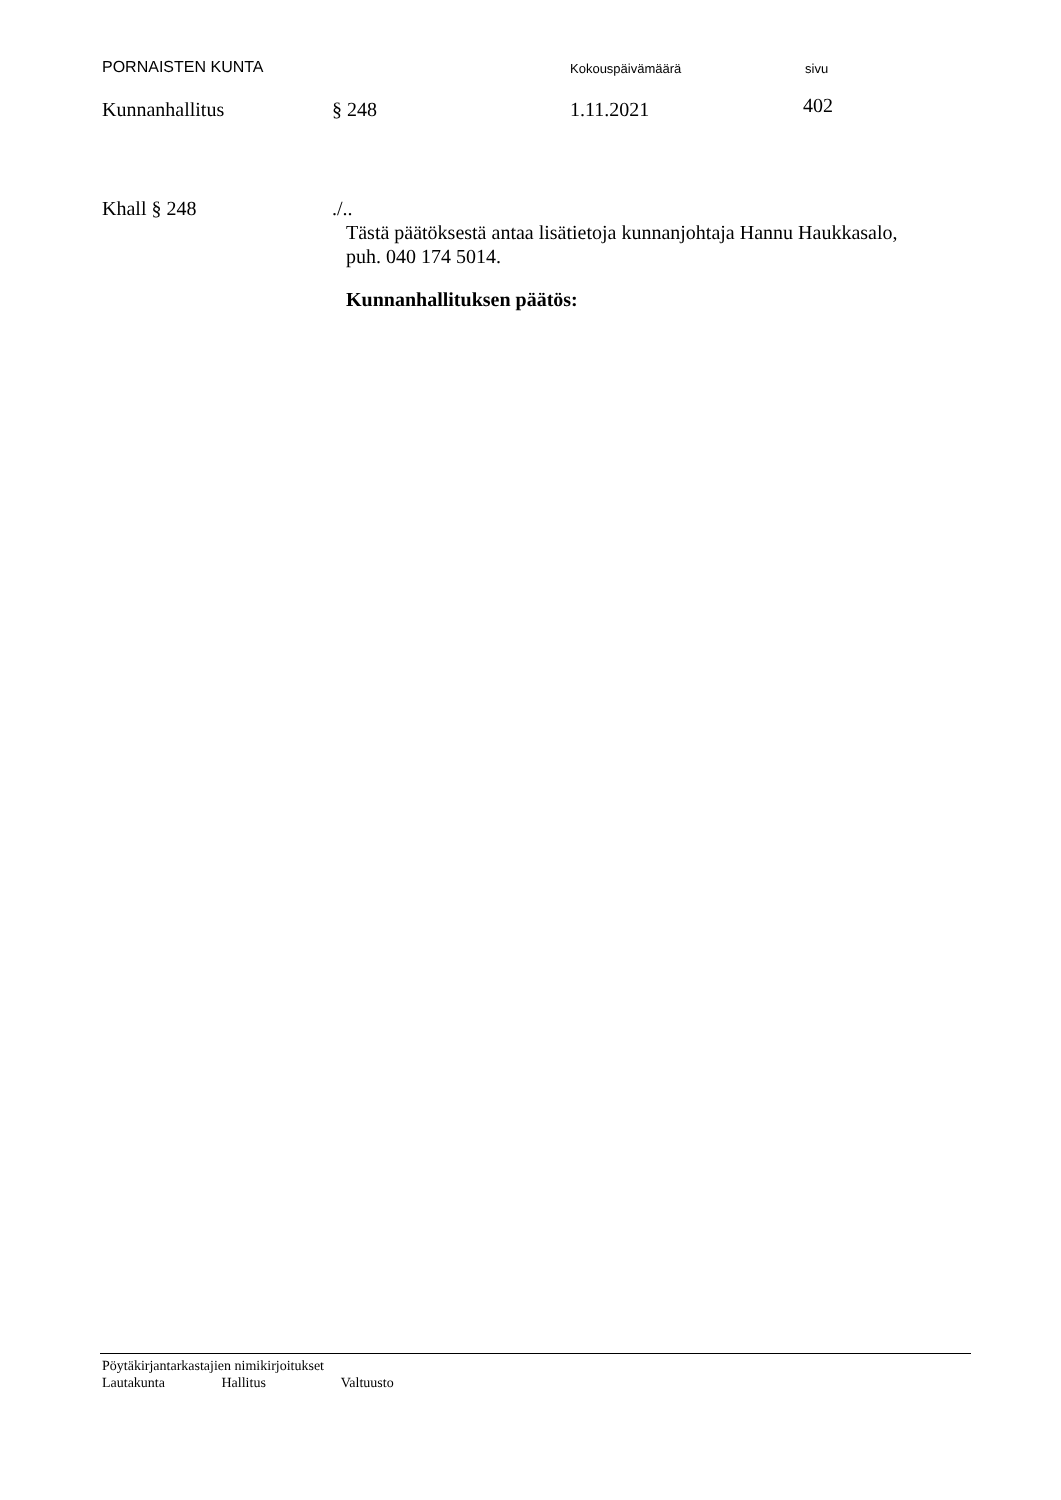PORNAISTEN KUNTA Kokouspäivämäärä sivu
Kunnanhallitus § 248 1.11.2021 402
Khall § 248 ./..
Tästä päätöksestä antaa lisätietoja kunnanjohtaja Hannu Haukkasalo,
puh. 040 174 5014.
Kunnanhallituksen päätös:
Pöytäkirjantarkastajien nimikirjoitukset
Lautakunta Hallitus Valtuusto